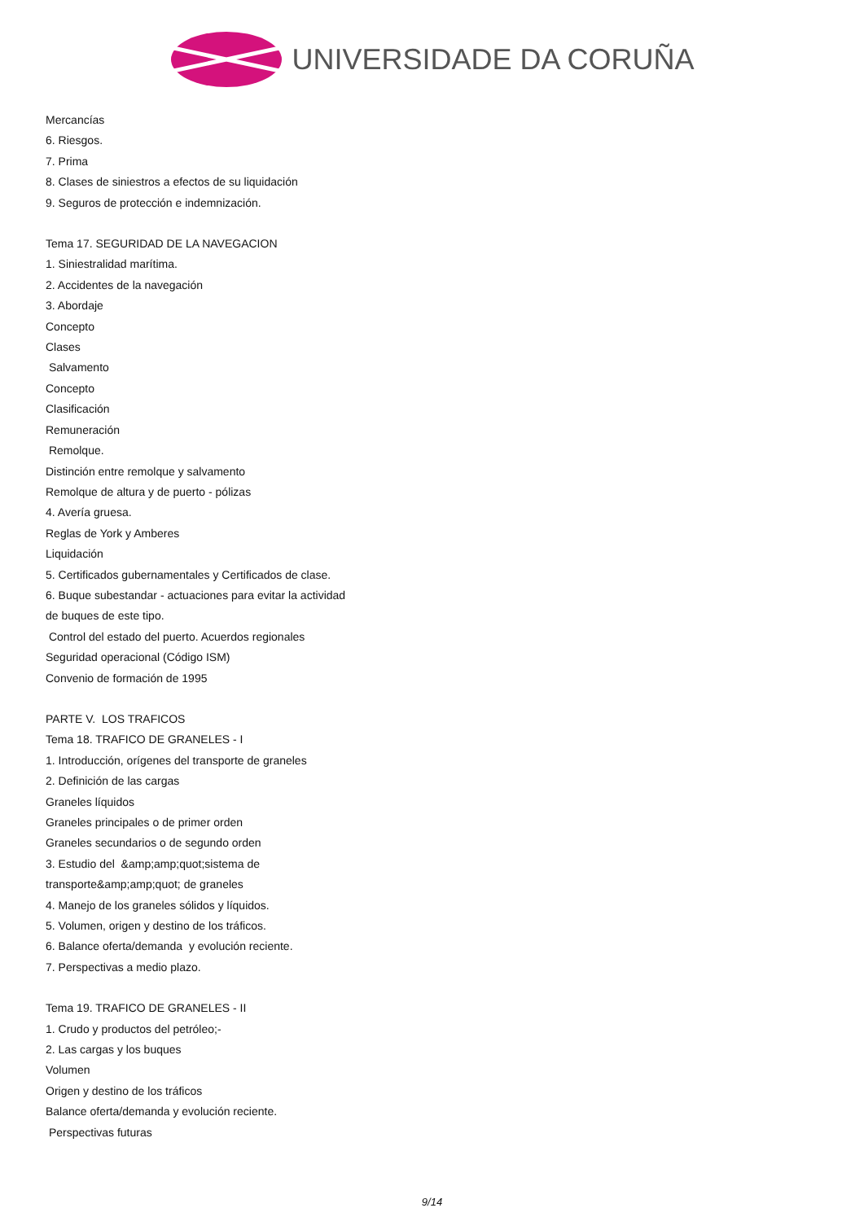UNIVERSIDADE DA CORUÑA
Mercancías
6. Riesgos.
7. Prima
8. Clases de siniestros a efectos de su liquidación
9. Seguros de protección e indemnización.
Tema 17. SEGURIDAD DE LA NAVEGACION
1. Siniestralidad marítima.
2. Accidentes de la navegación
3. Abordaje
Concepto
Clases
Salvamento
Concepto
Clasificación
Remuneración
Remolque.
Distinción entre remolque y salvamento
Remolque de altura y de puerto - pólizas
4. Avería gruesa.
Reglas de York y Amberes
Liquidación
5. Certificados gubernamentales y Certificados de clase.
6. Buque subestandar - actuaciones para evitar la actividad
de buques de este tipo.
Control del estado del puerto. Acuerdos regionales
Seguridad operacional (Código ISM)
Convenio de formación de 1995
PARTE V. LOS TRAFICOS
Tema 18. TRAFICO DE GRANELES - I
1. Introducción, orígenes del transporte de graneles
2. Definición de las cargas
Graneles líquidos
Graneles principales o de primer orden
Graneles secundarios o de segundo orden
3. Estudio del &amp;amp;quot;sistema de
transporte&amp;amp;quot; de graneles
4. Manejo de los graneles sólidos y líquidos.
5. Volumen, origen y destino de los tráficos.
6. Balance oferta/demanda y evolución reciente.
7. Perspectivas a medio plazo.
Tema 19. TRAFICO DE GRANELES - II
1. Crudo y productos del petróleo;-
2. Las cargas y los buques
Volumen
Origen y destino de los tráficos
Balance oferta/demanda y evolución reciente.
Perspectivas futuras
9/14